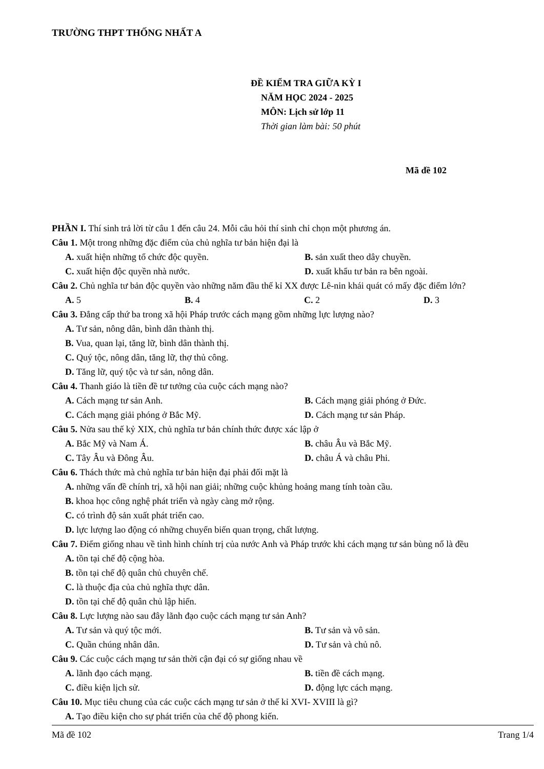TRƯỜNG THPT THỐNG NHẤT A
ĐỀ KIỂM TRA GIỮA KỲ I
NĂM HỌC 2024 - 2025
MÔN: Lịch sử lớp 11
Thời gian làm bài: 50 phút
Mã đề 102
PHẦN I. Thí sinh trả lời từ câu 1 đến câu 24. Mỗi câu hỏi thí sinh chỉ chọn một phương án.
Câu 1. Một trong những đặc điểm của chủ nghĩa tư bản hiện đại là
A. xuất hiện những tổ chức độc quyền. B. sản xuất theo dây chuyền.
C. xuất hiện độc quyền nhà nước. D. xuất khẩu tư bản ra bên ngoài.
Câu 2. Chủ nghĩa tư bản độc quyền vào những năm đầu thế kỉ XX được Lê-nin khái quát có mấy đặc điểm lớn?
A. 5 B. 4 C. 2 D. 3
Câu 3. Đẳng cấp thứ ba trong xã hội Pháp trước cách mạng gồm những lực lượng nào?
A. Tư sản, nông dân, bình dân thành thị.
B. Vua, quan lại, tăng lữ, bình dân thành thị.
C. Quý tộc, nông dân, tăng lữ, thợ thủ công.
D. Tăng lữ, quý tộc và tư sản, nông dân.
Câu 4. Thanh giáo là tiền đề tư tưởng của cuộc cách mạng nào?
A. Cách mạng tư sản Anh. B. Cách mạng giải phóng ở Đức.
C. Cách mạng giải phóng ở Bắc Mỹ. D. Cách mạng tư sản Pháp.
Câu 5. Nửa sau thế kỷ XIX, chủ nghĩa tư bản chính thức được xác lập ở
A. Bắc Mỹ và Nam Á. B. châu Âu và Bắc Mỹ.
C. Tây Âu và Đông Âu. D. châu Á và châu Phi.
Câu 6. Thách thức mà chủ nghĩa tư bản hiện đại phải đối mặt là
A. những vấn đề chính trị, xã hội nan giải; những cuộc khủng hoảng mang tính toàn cầu.
B. khoa học công nghệ phát triển và ngày càng mở rộng.
C. có trình độ sản xuất phát triển cao.
D. lực lượng lao động có những chuyển biến quan trọng, chất lượng.
Câu 7. Điểm giống nhau về tình hình chính trị của nước Anh và Pháp trước khi cách mạng tư sản bùng nổ là đều
A. tồn tại chế độ cộng hòa.
B. tồn tại chế độ quân chủ chuyên chế.
C. là thuộc địa của chủ nghĩa thực dân.
D. tồn tại chế độ quân chủ lập hiến.
Câu 8. Lực lượng nào sau đây lãnh đạo cuộc cách mạng tư sản Anh?
A. Tư sản và quý tộc mới. B. Tư sản và vô sản.
C. Quần chúng nhân dân. D. Tư sản và chủ nô.
Câu 9. Các cuộc cách mạng tư sản thời cận đại có sự giống nhau về
A. lãnh đạo cách mạng. B. tiền đề cách mạng.
C. điều kiện lịch sử. D. động lực cách mạng.
Câu 10. Mục tiêu chung của các cuộc cách mạng tư sản ở thế kỉ XVI- XVIII là gì?
A. Tạo điều kiện cho sự phát triển của chế độ phong kiến.
Mã đề 102 Trang 1/4